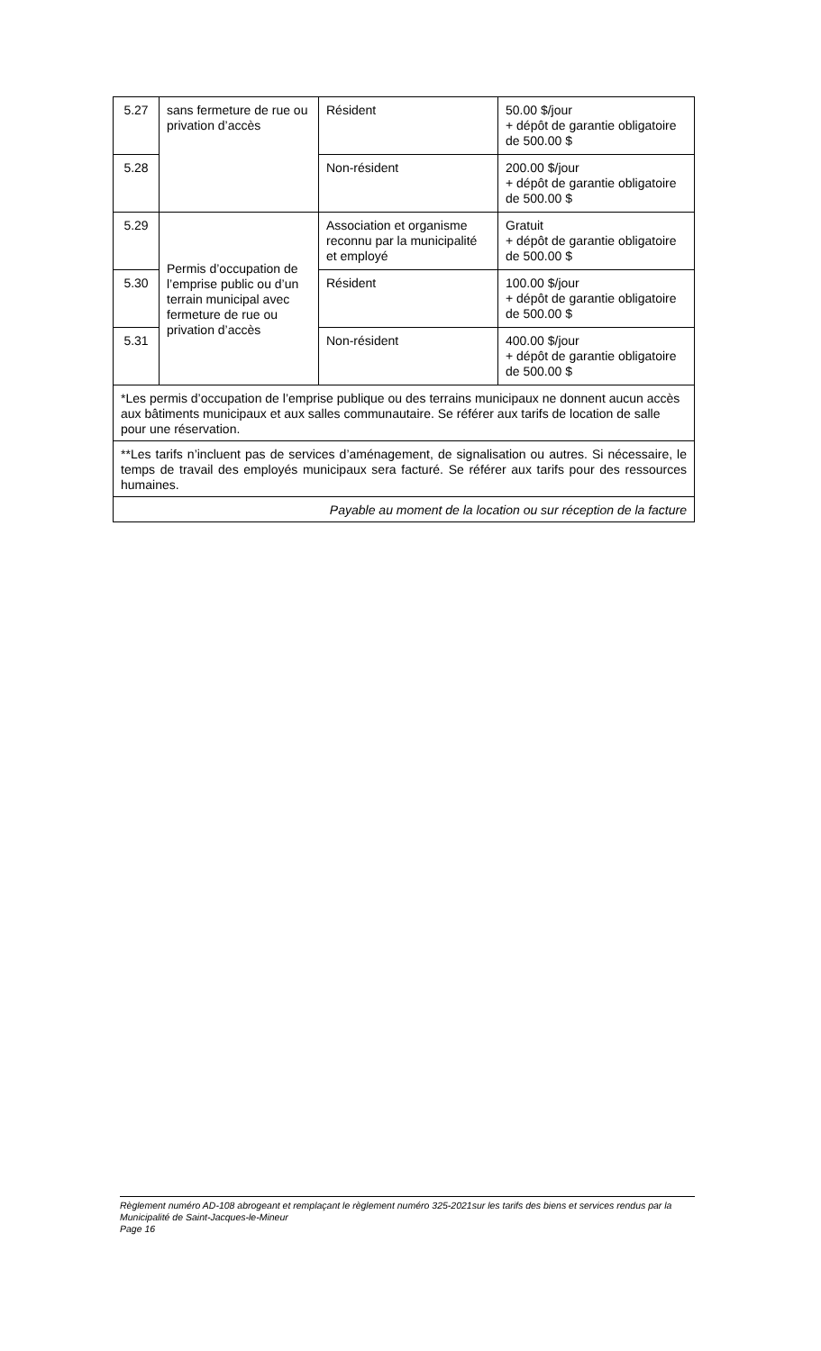| 5.27 | sans fermeture de rue ou privation d’accès | Résident | 50.00 $/jour + dépôt de garantie obligatoire de 500.00 $ |
| 5.28 | | Non-résident | 200.00 $/jour + dépôt de garantie obligatoire de 500.00 $ |
| 5.29 | Permis d’occupation de l’emprise public ou d’un terrain municipal avec fermeture de rue ou privation d’accès | Association et organisme reconnu par la municipalité et employé | Gratuit + dépôt de garantie obligatoire de 500.00 $ |
| 5.30 | | Résident | 100.00 $/jour + dépôt de garantie obligatoire de 500.00 $ |
| 5.31 | | Non-résident | 400.00 $/jour + dépôt de garantie obligatoire de 500.00 $ |
| *Les permis d’occupation de l’emprise publique ou des terrains municipaux ne donnent aucun accès aux bâtiments municipaux et aux salles communautaire. Se référer aux tarifs de location de salle pour une réservation. | | | |
| **Les tarifs n’incluent pas de services d’aménagement, de signalisation ou autres. Si nécessaire, le temps de travail des employés municipaux sera facturé. Se référer aux tarifs pour des ressources humaines. | | | |
| Payable au moment de la location ou sur réception de la facture | | | |
Règlement numéro AD-108 abrogeant et remplaçant le règlement numéro 325-2021sur les tarifs des biens et services rendus par la Municipalité de Saint-Jacques-le-Mineur
Page 16